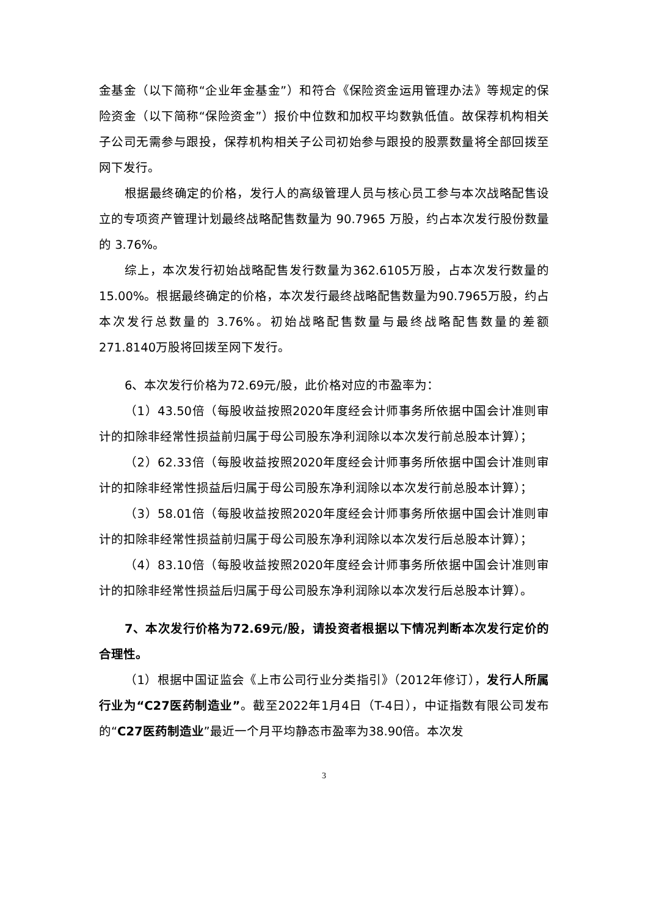金基金（以下简称“企业年金基金”）和符合《保险资金运用管理办法》等规定的保险资金（以下简称“保险资金”）报价中位数和加权平均数孰低值。故保荐机构相关子公司无需参与跟投，保荐机构相关子公司初始参与跟投的股票数量将全部回拨至网下发行。
根据最终确定的价格，发行人的高级管理人员与核心员工参与本次战略配售设立的专项资产管理计划最终战略配售数量为 90.7965 万股，约占本次发行股份数量的 3.76%。
综上，本次发行初始战略配售发行数量为362.6105万股，占本次发行数量的15.00%。根据最终确定的价格，本次发行最终战略配售数量为90.7965万股，约占本次发行总数量的 3.76%。初始战略配售数量与最终战略配售数量的差额271.8140万股将回拨至网下发行。
6、本次发行价格为72.69元/股，此价格对应的市盈率为：
（1）43.50倍（每股收益按照2020年度经会计师事务所依据中国会计准则审计的扣除非经常性损益前归属于母公司股东净利润除以本次发行前总股本计算）；
（2）62.33倍（每股收益按照2020年度经会计师事务所依据中国会计准则审计的扣除非经常性损益后归属于母公司股东净利润除以本次发行前总股本计算）；
（3）58.01倍（每股收益按照2020年度经会计师事务所依据中国会计准则审计的扣除非经常性损益前归属于母公司股东净利润除以本次发行后总股本计算）；
（4）83.10倍（每股收益按照2020年度经会计师事务所依据中国会计准则审计的扣除非经常性损益后归属于母公司股东净利润除以本次发行后总股本计算）。
7、本次发行价格为72.69元/股，请投资者根据以下情况判断本次发行定价的合理性。
（1）根据中国证监会《上市公司行业分类指引》（2012年修订），发行人所属行业为“C27医药制造业”。截至2022年1月4日（T-4日），中证指数有限公司发布的“C27医药制造业”最近一个月平均静态市盈率为38.90倍。本次发
3